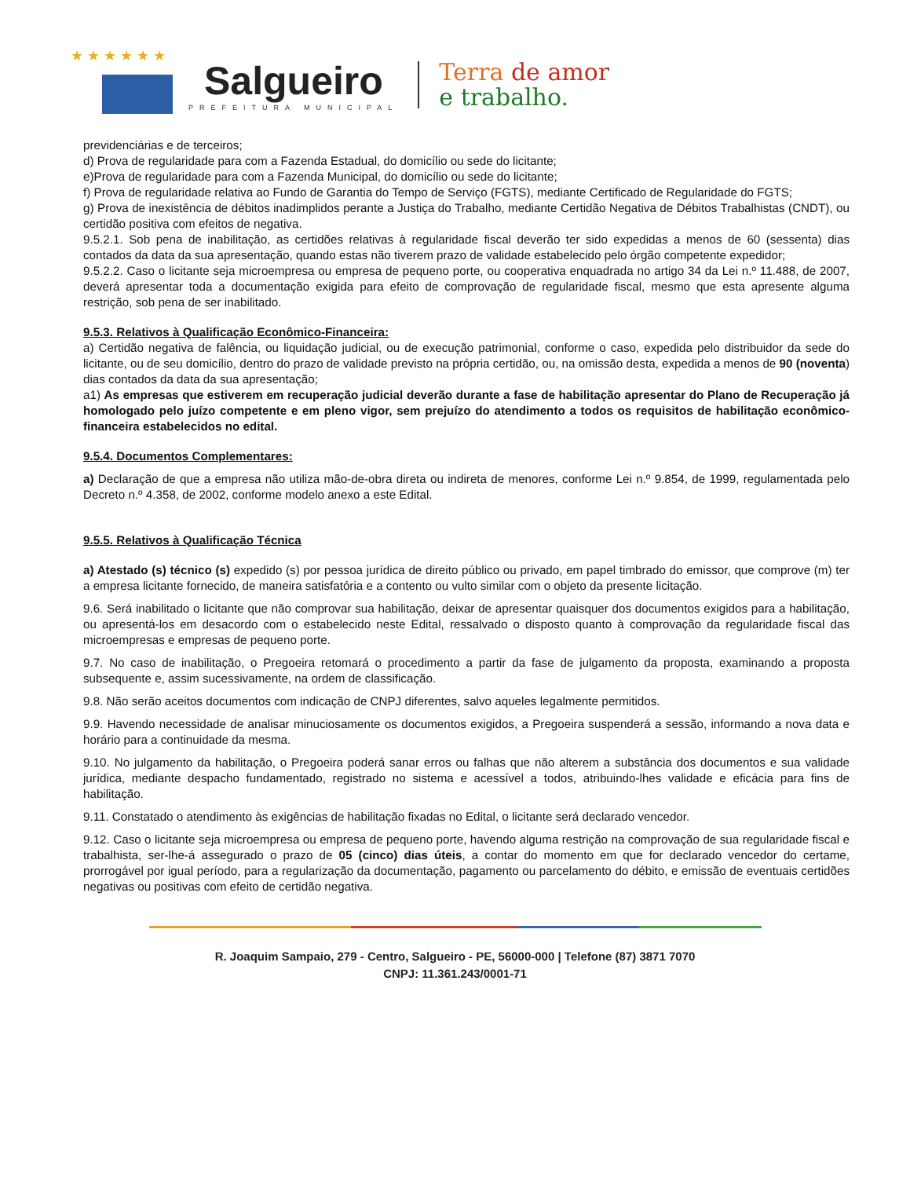★ ★ ★ ★ ★ ★
Salgueiro
PREFEITURA MUNICIPAL
Terra de amor
e trabalho.
previdenciárias e de terceiros;
d) Prova de regularidade para com a Fazenda Estadual, do domicílio ou sede do licitante;
e)Prova de regularidade para com a Fazenda Municipal, do domicílio ou sede do licitante;
f) Prova de regularidade relativa ao Fundo de Garantia do Tempo de Serviço (FGTS), mediante Certificado de Regularidade do FGTS;
g) Prova de inexistência de débitos inadimplidos perante a Justiça do Trabalho, mediante Certidão Negativa de Débitos Trabalhistas (CNDT), ou certidão positiva com efeitos de negativa.
9.5.2.1. Sob pena de inabilitação, as certidões relativas à regularidade fiscal deverão ter sido expedidas a menos de 60 (sessenta) dias contados da data da sua apresentação, quando estas não tiverem prazo de validade estabelecido pelo órgão competente expedidor;
9.5.2.2. Caso o licitante seja microempresa ou empresa de pequeno porte, ou cooperativa enquadrada no artigo 34 da Lei n.º 11.488, de 2007, deverá apresentar toda a documentação exigida para efeito de comprovação de regularidade fiscal, mesmo que esta apresente alguma restrição, sob pena de ser inabilitado.
9.5.3. Relativos à Qualificação Econômico-Financeira:
a) Certidão negativa de falência, ou liquidação judicial, ou de execução patrimonial, conforme o caso, expedida pelo distribuidor da sede do licitante, ou de seu domicílio, dentro do prazo de validade previsto na própria certidão, ou, na omissão desta, expedida a menos de 90 (noventa) dias contados da data da sua apresentação;
a1) As empresas que estiverem em recuperação judicial deverão durante a fase de habilitação apresentar do Plano de Recuperação já homologado pelo juízo competente e em pleno vigor, sem prejuízo do atendimento a todos os requisitos de habilitação econômico-financeira estabelecidos no edital.
9.5.4. Documentos Complementares:
a) Declaração de que a empresa não utiliza mão-de-obra direta ou indireta de menores, conforme Lei n.º 9.854, de 1999, regulamentada pelo Decreto n.º 4.358, de 2002, conforme modelo anexo a este Edital.
9.5.5. Relativos à Qualificação Técnica
a) Atestado (s) técnico (s) expedido (s) por pessoa jurídica de direito público ou privado, em papel timbrado do emissor, que comprove (m) ter a empresa licitante fornecido, de maneira satisfatória e a contento ou vulto similar com o objeto da presente licitação.
9.6. Será inabilitado o licitante que não comprovar sua habilitação, deixar de apresentar quaisquer dos documentos exigidos para a habilitação, ou apresentá-los em desacordo com o estabelecido neste Edital, ressalvado o disposto quanto à comprovação da regularidade fiscal das microempresas e empresas de pequeno porte.
9.7. No caso de inabilitação, o Pregoeira retomará o procedimento a partir da fase de julgamento da proposta, examinando a proposta subsequente e, assim sucessivamente, na ordem de classificação.
9.8. Não serão aceitos documentos com indicação de CNPJ diferentes, salvo aqueles legalmente permitidos.
9.9. Havendo necessidade de analisar minuciosamente os documentos exigidos, a Pregoeira suspenderá a sessão, informando a nova data e horário para a continuidade da mesma.
9.10. No julgamento da habilitação, o Pregoeira poderá sanar erros ou falhas que não alterem a substância dos documentos e sua validade jurídica, mediante despacho fundamentado, registrado no sistema e acessível a todos, atribuindo-lhes validade e eficácia para fins de habilitação.
9.11. Constatado o atendimento às exigências de habilitação fixadas no Edital, o licitante será declarado vencedor.
9.12. Caso o licitante seja microempresa ou empresa de pequeno porte, havendo alguma restrição na comprovação de sua regularidade fiscal e trabalhista, ser-lhe-á assegurado o prazo de 05 (cinco) dias úteis, a contar do momento em que for declarado vencedor do certame, prorrogável por igual período, para a regularização da documentação, pagamento ou parcelamento do débito, e emissão de eventuais certidões negativas ou positivas com efeito de certidão negativa.
R. Joaquim Sampaio, 279 - Centro, Salgueiro - PE, 56000-000 | Telefone (87) 3871 7070
CNPJ: 11.361.243/0001-71